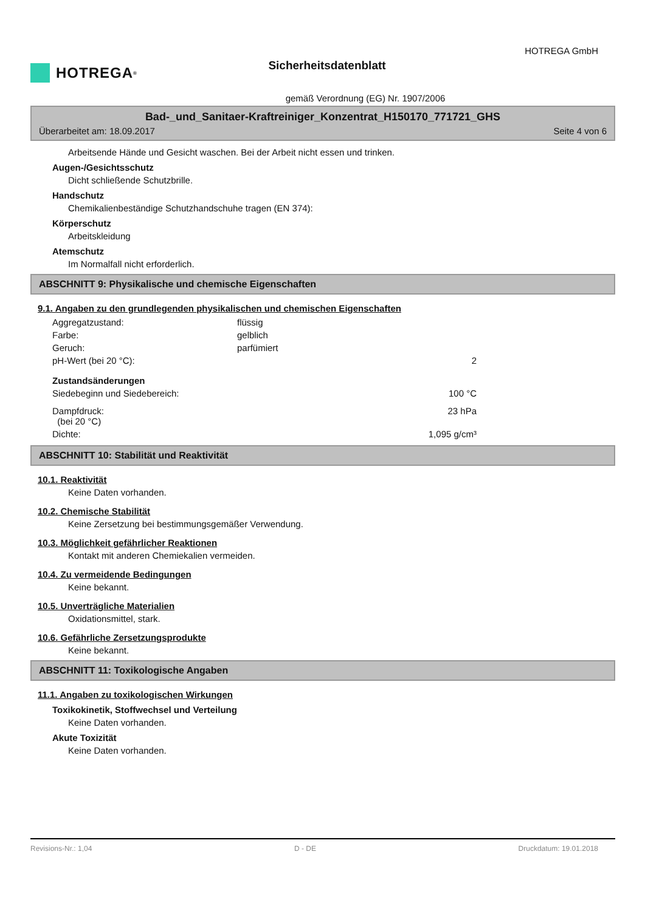HOTREGA<sup>®</sup>
Sicherheitsdatenblatt
HOTREGA GmbH
gemäß Verordnung (EG) Nr. 1907/2006
Bad-_und_Sanitaer-Kraftreiniger_Konzentrat_H150170_771721_GHS
Überarbeitet am: 18.09.2017 Seite 4 von 6
Arbeitsende Hände und Gesicht waschen. Bei der Arbeit nicht essen und trinken.
Augen-/Gesichtsschutz
Dicht schließende Schutzbrille.
Handschutz
Chemikalienbeständige Schutzhandschuhe tragen (EN 374):
Körperschutz
Arbeitskleidung
Atemschutz
Im Normalfall nicht erforderlich.
ABSCHNITT 9: Physikalische und chemische Eigenschaften
9.1. Angaben zu den grundlegenden physikalischen und chemischen Eigenschaften
| Aggregatzustand: | flüssig | |
| Farbe: | gelblich | |
| Geruch: | parfümiert | |
| pH-Wert (bei 20 °C): | | 2 |
| Zustandsänderungen | | |
| Siedebeginn und Siedebereich: | | 100 °C |
| Dampfdruck: (bei 20 °C) | | 23 hPa |
| Dichte: | | 1,095 g/cm³ |
ABSCHNITT 10: Stabilität und Reaktivität
10.1. Reaktivität
Keine Daten vorhanden.
10.2. Chemische Stabilität
Keine Zersetzung bei bestimmungsgemäßer Verwendung.
10.3. Möglichkeit gefährlicher Reaktionen
Kontakt mit anderen Chemiekalien vermeiden.
10.4. Zu vermeidende Bedingungen
Keine bekannt.
10.5. Unverträgliche Materialien
Oxidationsmittel, stark.
10.6. Gefährliche Zersetzungsprodukte
Keine bekannt.
ABSCHNITT 11: Toxikologische Angaben
11.1. Angaben zu toxikologischen Wirkungen
Toxikokinetik, Stoffwechsel und Verteilung
Keine Daten vorhanden.
Akute Toxizität
Keine Daten vorhanden.
Revisions-Nr.: 1,04 D - DE Druckdatum: 19.01.2018